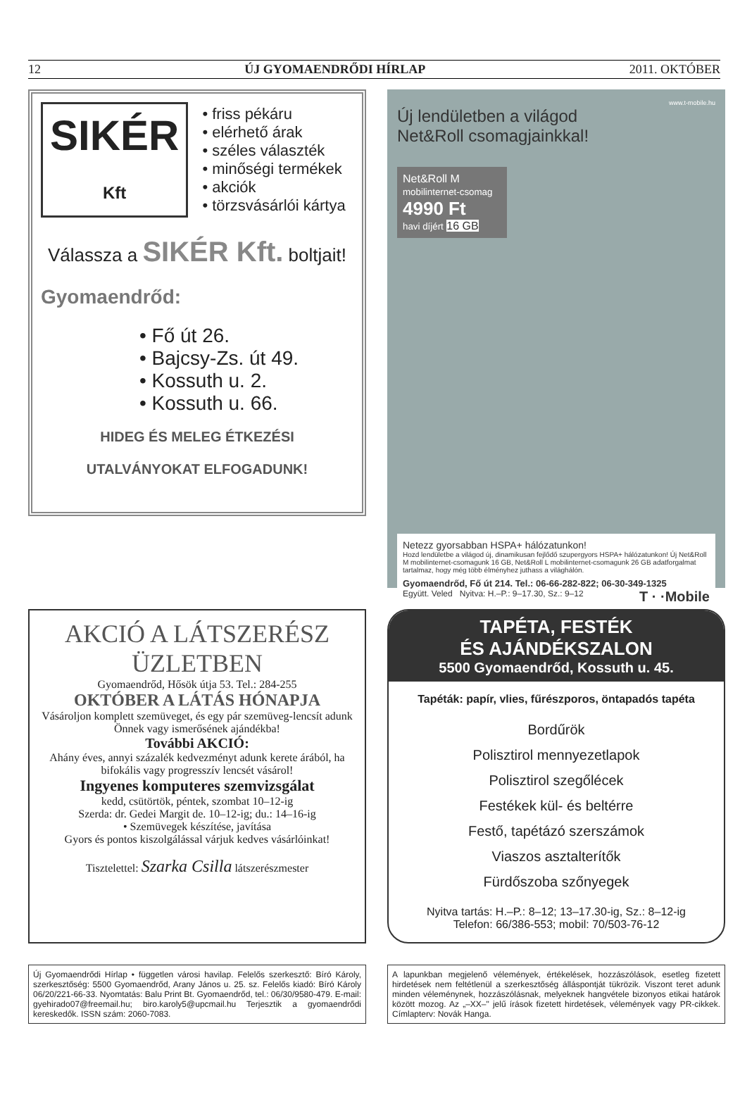12 ÚJ GYOMAENDRŐDI HÍRLAP 2011. OKTÓBER
SIKÉR
Kft
• friss pékáru
• elérhető árak
• széles választék
• minőségi termékek
• akciók
• törzsvásárlói kártya
Válassza a SIKÉR Kft. boltjait!
Gyomaendrőd:
• Fő út 26.
• Bajcsy-Zs. út 49.
• Kossuth u. 2.
• Kossuth u. 66.
HIDEG ÉS MELEG ÉTKEZÉSI
UTALVÁNYOKAT ELFOGADUNK!
www.t-mobile.hu
Új lendületben a világod
Net&Roll csomagjainkkal!
Net&Roll M
mobilinternet-csomag
4990 Ft
havi díjért 16 GB
Netezz gyorsabban HSPA+ hálózatunkon!
Hozd lendületbe a világod új, dinamikusan fejlődő szupergyors HSPA+ hálózatunkon! Új Net&Roll M mobilinternet-csomagunk 16 GB, Net&Roll L mobilinternet-csomagunk 26 GB adatforgalmat tartalmaz, hogy még több élményhez juthass a világhálón.
Gyomaendrőd, Fő út 214. Tel.: 06-66-282-822; 06-30-349-1325
Együtt. Veled Nyitva: H.–P.: 9–17.30, Sz.: 9–12 T · ·Mobile
AKCIÓ A LÁTSZERÉSZ ÜZLETBEN
Gyomaendrőd, Hősök útja 53. Tel.: 284-255
OKTÓBER A LÁTÁS HÓNAPJA
Vásároljon komplett szemüveget, és egy pár szemüveg-lencsít adunk Önnek vagy ismerősének ajándékba!
További AKCIÓ:
Ahány éves, annyi százalék kedvezményt adunk keretе árából, ha bifokális vagy progresszív lencsét vásárol!
Ingyenes komputeres szemvizsgálat
kedd, csütörtök, péntek, szombat 10–12-ig
Szerda: dr. Gedei Margit de. 10–12-ig; du.: 14–16-ig
• Szemüvegek készítése, javítása
Gyors és pontos kiszolgálással várjuk kedves vásárlóinkat!
Tisztelettel: Szarka Csilla látszerészmester
TAPÉTA, FESTÉK
ÉS AJÁNDÉKSZALON
5500 Gyomaendrőd, Kossuth u. 45.
Tapéták: papír, vlies, fűrészporos, öntapadós tapéta
Bordűrök
Polisztirol mennyezetlapok
Polisztirol szegőlécek
Festékek kül- és beltérre
Festő, tapétázó szerszámok
Viaszos asztalterítők
Fürdőszoba szőnyegek
Nyitva tartás: H.–P.: 8–12; 13–17.30-ig, Sz.: 8–12-ig
Telefon: 66/386-553; mobil: 70/503-76-12
Új Gyomaendrődi Hírlap • független városi havilap. Felelős szerkesztő: Bíró Károly, szerkesztőség: 5500 Gyomaendrőd, Arany János u. 25. sz. Felelős kiadó: Bíró Károly 06/20/221-66-33. Nyomtatás: Balu Print Bt. Gyomaendrőd, tel.: 06/30/9580-479. E-mail: gyehirado07@freemail.hu; biro.karoly5@upcmail.hu Terjesztik a gyomaendrődi kereskedők. ISSN szám: 2060-7083.
A lapunkban megjelenő vélemények, értékelések, hozzászólások, esetleg fizetett hirdetések nem feltétlenül a szerkesztőség álláspontját tükrözik. Viszont teret adunk minden véleménynek, hozzászólásnak, melyeknek hangvétele bizonyos etikai határok között mozog. Az „–XX–" jelű írások fizetett hirdetések, vélemények vagy PR-cikkek. Címlapterv: Novák Hanga.